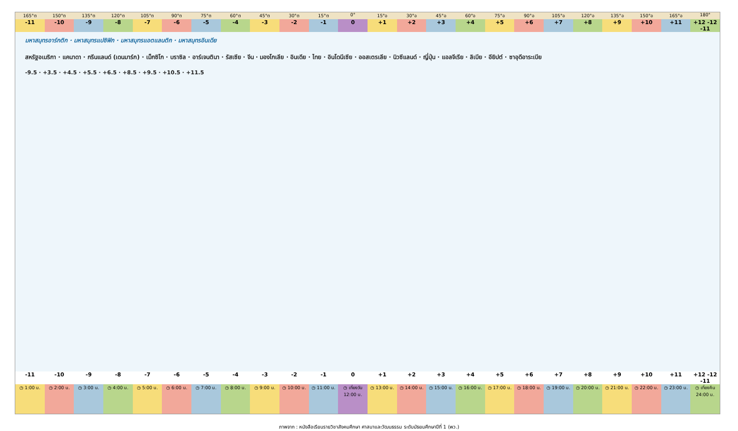165°ต 150°ต 135°ต 120°ต 105°ต 90°ต 75°ต 60°ต 45°ต 30°ต 15°ต 0° 15°อ 30°อ 45°อ 60°อ 75°อ 90°อ 105°อ 120°อ 135°อ 150°อ 165°อ 180°
-11 -10 -9 -8 -7 -6 -5 -4 -3 -2 -1 0 +1 +2 +3 +4 +5 +6 +7 +8 +9 +10 +11 +12 -12 -11
มหาสมุทรอาร์กติก · มหาสมุทรแปซิฟิก · มหาสมุทรแอตแลนติก · มหาสมุทรอินเดีย
สหรัฐอเมริกา · แคนาดา · กรีนแลนด์ (เดนมาร์ก) · เม็กซิโก · บราซิล · อาร์เจนตินา · รัสเซีย · จีน · มองโกเลีย · อินเดีย · ไทย · อินโดนีเซีย · ออสเตรเลีย · นิวซีแลนด์ · ญี่ปุ่น · แอลจีเรีย · ลิเบีย · อียิปต์ · ซาอุดีอาระเบีย
-9.5 · +3.5 · +4.5 · +5.5 · +6.5 · +8.5 · +9.5 · +10.5 · +11.5
-11 -10 -9 -8 -7 -6 -5 -4 -3 -2 -1 0 +1 +2 +3 +4 +5 +6 +7 +8 +9 +10 +11 +12 -12 -11
◷ 1:00 น. ◷ 2:00 น. ◷ 3:00 น. ◷ 4:00 น. ◷ 5:00 น. ◷ 6:00 น. ◷ 7:00 น. ◷ 8:00 น. ◷ 9:00 น. ◷ 10:00 น. ◷ 11:00 น. ◷ เที่ยงวัน 12:00 น. ◷ 13:00 น. ◷ 14:00 น. ◷ 15:00 น. ◷ 16:00 น. ◷ 17:00 น. ◷ 18:00 น. ◷ 19:00 น. ◷ 20:00 น. ◷ 21:00 น. ◷ 22:00 น. ◷ 23:00 น. ◷ เที่ยงคืน 24:00 น.
ภาพจาก : หนังสือเรียนรายวิชาสังคมศึกษา ศาสนาและวัฒนธรรม ระดับมัธยมศึกษาปีที่ 1 (พว.)